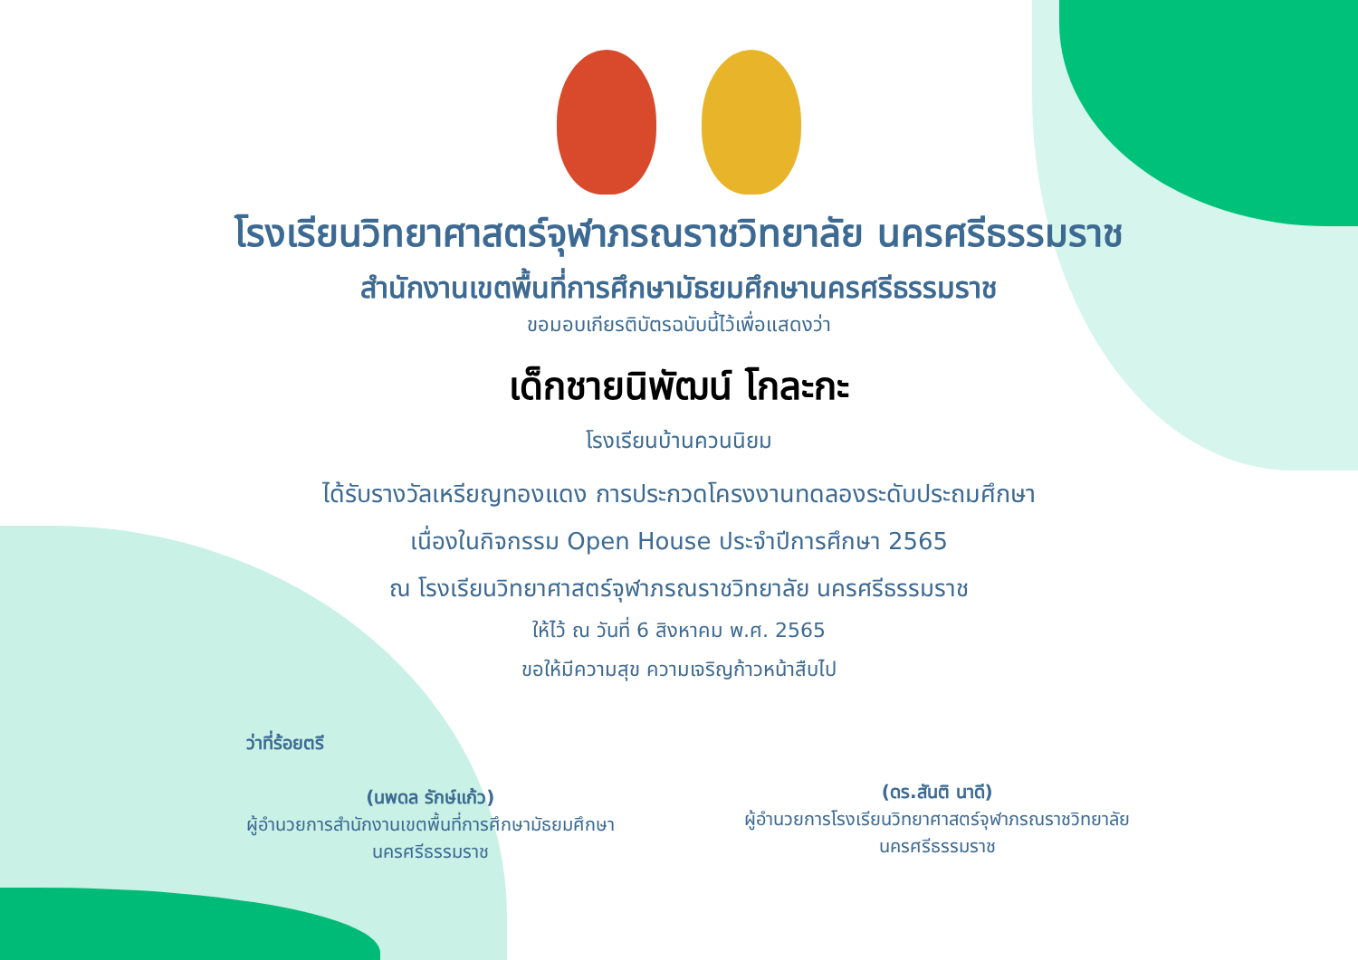โรงเรียนวิทยาศาสตร์จุฬาภรณราชวิทยาลัย นครศรีธรรมราช
สำนักงานเขตพื้นที่การศึกษามัธยมศึกษานครศรีธรรมราช
ขอมอบเกียรติบัตรฉบับนี้ไว้เพื่อแสดงว่า
เด็กชายนิพัฒน์ โกละกะ
โรงเรียนบ้านควนนิยม
ได้รับรางวัลเหรียญทองแดง การประกวดโครงงานทดลองระดับประถมศึกษา
เนื่องในกิจกรรม Open House ประจำปีการศึกษา 2565
ณ โรงเรียนวิทยาศาสตร์จุฬาภรณราชวิทยาลัย นครศรีธรรมราช
ให้ไว้ ณ วันที่ 6 สิงหาคม พ.ศ. 2565
ขอให้มีความสุข ความเจริญก้าวหน้าสืบไป
ว่าที่ร้อยตรี
(นพดล รักษ์แก้ว)
ผู้อำนวยการสำนักงานเขตพื้นที่การศึกษามัธยมศึกษา
นครศรีธรรมราช
(ดร.สันติ นาดี)
ผู้อำนวยการโรงเรียนวิทยาศาสตร์จุฬาภรณราชวิทยาลัย
นครศรีธรรมราช